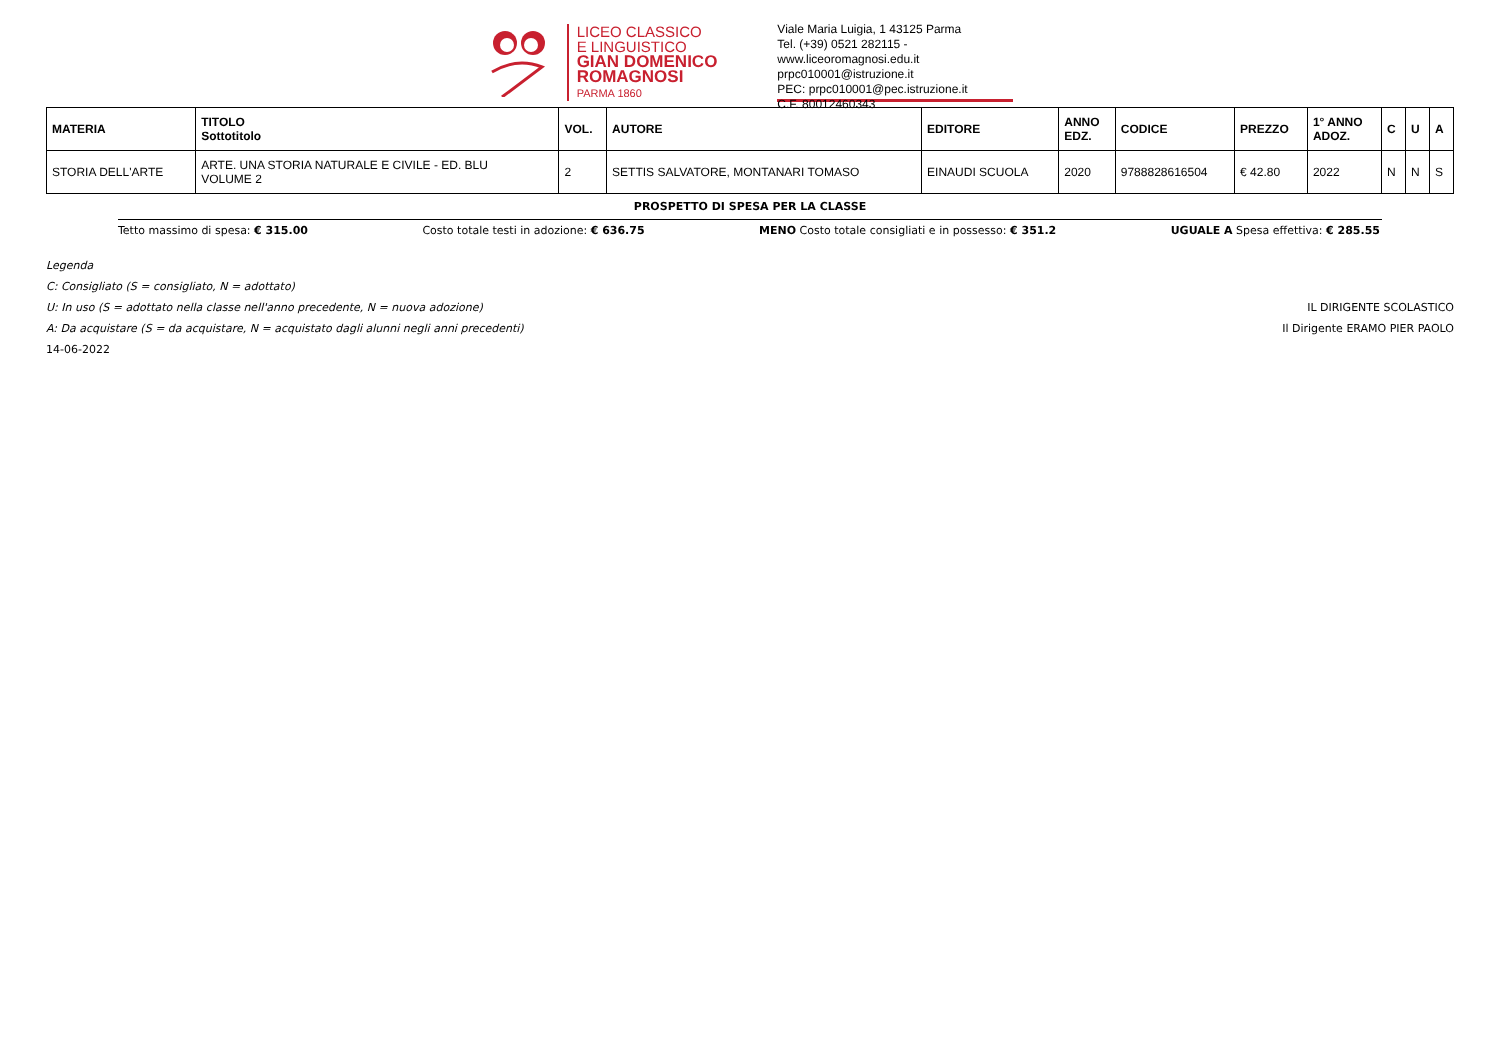LICEO CLASSICO
E LINGUISTICO
GIAN DOMENICO
ROMAGNOSI
PARMA 1860
Viale Maria Luigia, 1 43125 Parma
Tel. (+39) 0521 282115 - www.liceoromagnosi.edu.it
prpc010001@istruzione.it
PEC: prpc010001@pec.istruzione.it
C.F. 80012460343
| MATERIA | TITOLO Sottotitolo | VOL. | AUTORE | EDITORE | ANNO EDZ. | CODICE | PREZZO | 1° ANNO ADOZ. | C | U | A |
| --- | --- | --- | --- | --- | --- | --- | --- | --- | --- | --- | --- |
| STORIA DELL'ARTE | ARTE. UNA STORIA NATURALE E CIVILE - ED. BLU VOLUME 2 | 2 | SETTIS SALVATORE, MONTANARI TOMASO | EINAUDI SCUOLA | 2020 | 9788828616504 | € 42.80 | 2022 | N | N | S |
PROSPETTO DI SPESA PER LA CLASSE
Tetto massimo di spesa: € 315.00 Costo totale testi in adozione: € 636.75 MENO Costo totale consigliati e in possesso: € 351.2 UGUALE A Spesa effettiva: € 285.55
Legenda
C: Consigliato (S = consigliato, N = adottato)
U: In uso (S = adottato nella classe nell'anno precedente, N = nuova adozione) IL DIRIGENTE SCOLASTICO
A: Da acquistare (S = da acquistare, N = acquistato dagli alunni negli anni precedenti) Il Dirigente ERAMO PIER PAOLO
14-06-2022